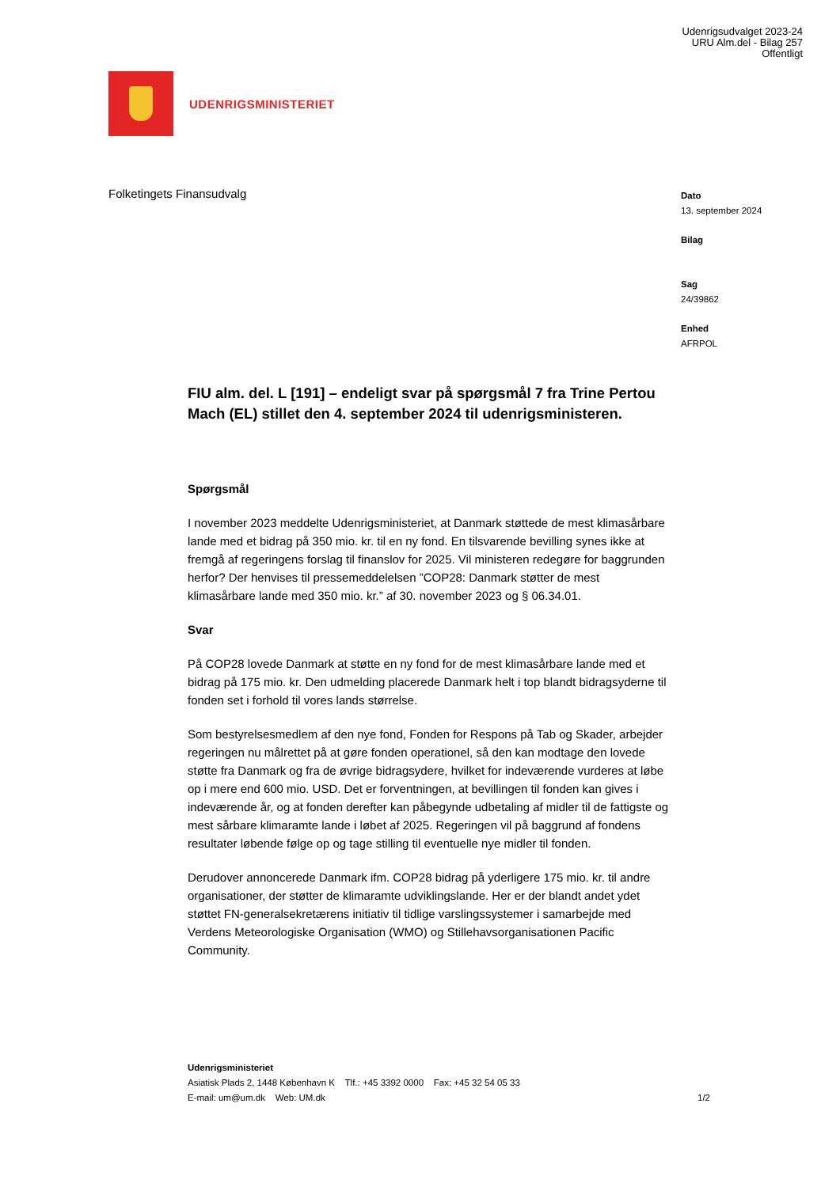Udenrigsudvalget 2023-24
URU Alm.del - Bilag 257
Offentligt
UDENRIGSMINISTERIET
Folketingets Finansudvalg
Dato
13. september 2024
Bilag
Sag
24/39862
Enhed
AFRPOL
FIU alm. del. L [191] – endeligt svar på spørgsmål 7 fra Trine Pertou Mach (EL) stillet den 4. september 2024 til udenrigsministeren.
Spørgsmål
I november 2023 meddelte Udenrigsministeriet, at Danmark støttede de mest klimasårbare lande med et bidrag på 350 mio. kr. til en ny fond. En tilsvarende bevilling synes ikke at fremgå af regeringens forslag til finanslov for 2025. Vil ministeren redegøre for baggrunden herfor? Der henvises til pressemeddelelsen ”COP28: Danmark støtter de mest klimasårbare lande med 350 mio. kr.” af 30. november 2023 og § 06.34.01.
Svar
På COP28 lovede Danmark at støtte en ny fond for de mest klimasårbare lande med et bidrag på 175 mio. kr. Den udmelding placerede Danmark helt i top blandt bidragsyderne til fonden set i forhold til vores lands størrelse.
Som bestyrelsesmedlem af den nye fond, Fonden for Respons på Tab og Skader, arbejder regeringen nu målrettet på at gøre fonden operationel, så den kan modtage den lovede støtte fra Danmark og fra de øvrige bidragsydere, hvilket for indeværende vurderes at løbe op i mere end 600 mio. USD. Det er forventningen, at bevillingen til fonden kan gives i indeværende år, og at fonden derefter kan påbegynde udbetaling af midler til de fattigste og mest sårbare klimaramte lande i løbet af 2025. Regeringen vil på baggrund af fondens resultater løbende følge op og tage stilling til eventuelle nye midler til fonden.
Derudover annoncerede Danmark ifm. COP28 bidrag på yderligere 175 mio. kr. til andre organisationer, der støtter de klimaramte udviklingslande. Her er der blandt andet ydet støttet FN-generalsekretærens initiativ til tidlige varslingssystemer i samarbejde med Verdens Meteorologiske Organisation (WMO) og Stillehavsorganisationen Pacific Community.
Udenrigsministeriet
Asiatisk Plads 2, 1448 København K Tlf.: +45 3392 0000 Fax: +45 32 54 05 33
E-mail: um@um.dk Web: UM.dk
1/2